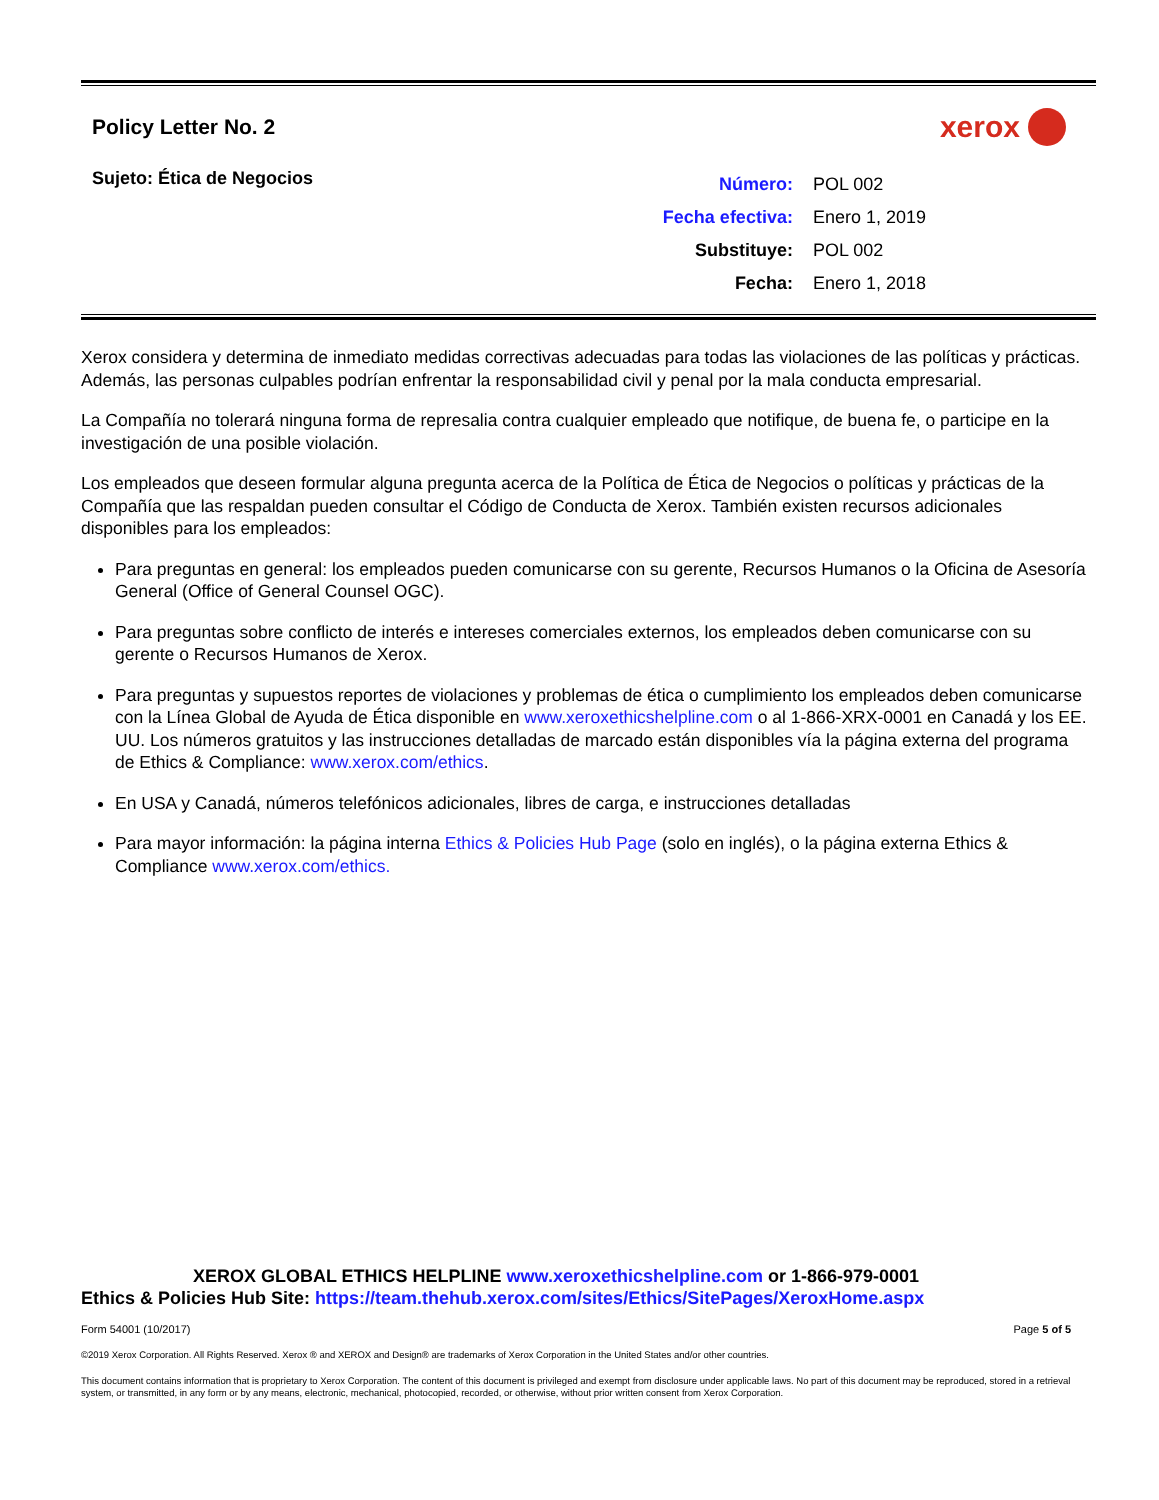Policy Letter No. 2
xerox
Sujeto: Ética de Negocios
| Número: | POL 002 |
| Fecha efectiva: | Enero 1, 2019 |
| Substituye: | POL 002 |
| Fecha: | Enero 1, 2018 |
Xerox considera y determina de inmediato medidas correctivas adecuadas para todas las violaciones de las políticas y prácticas. Además, las personas culpables podrían enfrentar la responsabilidad civil y penal por la mala conducta empresarial.
La Compañía no tolerará ninguna forma de represalia contra cualquier empleado que notifique, de buena fe, o participe en la investigación de una posible violación.
Los empleados que deseen formular alguna pregunta acerca de la Política de Ética de Negocios o políticas y prácticas de la Compañía que las respaldan pueden consultar el Código de Conducta de Xerox. También existen recursos adicionales disponibles para los empleados:
Para preguntas en general: los empleados pueden comunicarse con su gerente, Recursos Humanos o la Oficina de Asesoría General (Office of General Counsel OGC).
Para preguntas sobre conflicto de interés e intereses comerciales externos, los empleados deben comunicarse con su gerente o Recursos Humanos de Xerox.
Para preguntas y supuestos reportes de violaciones y problemas de ética o cumplimiento los empleados deben comunicarse con la Línea Global de Ayuda de Ética disponible en www.xeroxethicshelpline.com o al 1-866-XRX-0001 en Canadá y los EE. UU. Los números gratuitos y las instrucciones detalladas de marcado están disponibles vía la página externa del programa de Ethics & Compliance: www.xerox.com/ethics.
En USA y Canadá, números telefónicos adicionales, libres de carga, e instrucciones detalladas
Para mayor información: la página interna Ethics & Policies Hub Page (solo en inglés), o la página externa Ethics & Compliance www.xerox.com/ethics.
XEROX GLOBAL ETHICS HELPLINE www.xeroxethicshelpline.com or 1-866-979-0001
Ethics & Policies Hub Site: https://team.thehub.xerox.com/sites/Ethics/SitePages/XeroxHome.aspx
Form 54001 (10/2017) Page 5 of 5
©2019 Xerox Corporation. All Rights Reserved. Xerox ® and XEROX and Design® are trademarks of Xerox Corporation in the United States and/or other countries.
This document contains information that is proprietary to Xerox Corporation. The content of this document is privileged and exempt from disclosure under applicable laws. No part of this document may be reproduced, stored in a retrieval system, or transmitted, in any form or by any means, electronic, mechanical, photocopied, recorded, or otherwise, without prior written consent from Xerox Corporation.